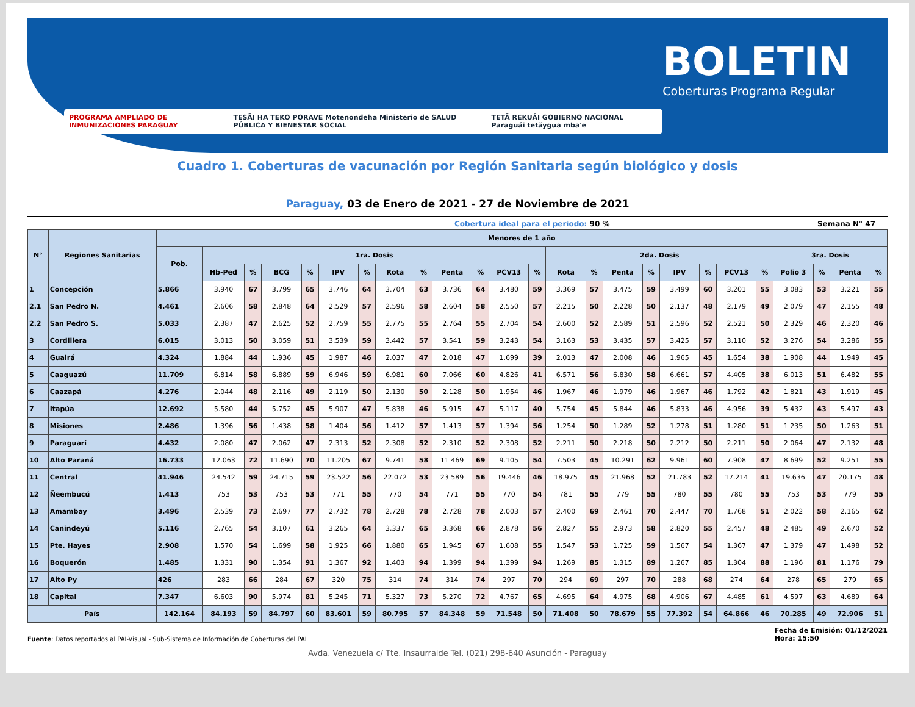PROGRAMA AMPLIADO DE INMUNIZACIONES PARAGUAY
TESÃI HA TEKO PORAVE Motenondeha Ministerio de SALUD PÚBLICA Y BIENESTAR SOCIAL TETÃ REKUÁI GOBIERNO NACIONAL Paraguái tetãygua mba'e
BOLETIN
Coberturas Programa Regular
Cuadro 1. Coberturas de vacunación por Región Sanitaria según biológico y dosis
Paraguay, 03 de Enero de 2021 - 27 de Noviembre de 2021
Cobertura ideal para el periodo: 90 %
Semana N° 47
| N° | Regiones Sanitarias | Menores de 1 año | | | | | | | | | | | | | | | | | | | | | | | | |
| --- | --- | --- | --- | --- | --- | --- | --- | --- | --- | --- | --- | --- | --- | --- | --- | --- | --- | --- | --- | --- | --- | --- | --- | --- | --- | --- |
| | | Pob. | 1ra. Dosis | | | | | | | | | | | | 2da. Dosis | | | | | | | | 3ra. Dosis | | | |
| | | | Hb-Ped | % | BCG | % | IPV | % | Rota | % | Penta | % | PCV13 | % | Rota | % | Penta | % | IPV | % | PCV13 | % | Polio 3 | % | Penta | % |
| 1 | Concepción | 5.866 | 3.940 | 67 | 3.799 | 65 | 3.746 | 64 | 3.704 | 63 | 3.736 | 64 | 3.480 | 59 | 3.369 | 57 | 3.475 | 59 | 3.499 | 60 | 3.201 | 55 | 3.083 | 53 | 3.221 | 55 |
| 2.1 | San Pedro N. | 4.461 | 2.606 | 58 | 2.848 | 64 | 2.529 | 57 | 2.596 | 58 | 2.604 | 58 | 2.550 | 57 | 2.215 | 50 | 2.228 | 50 | 2.137 | 48 | 2.179 | 49 | 2.079 | 47 | 2.155 | 48 |
| 2.2 | San Pedro S. | 5.033 | 2.387 | 47 | 2.625 | 52 | 2.759 | 55 | 2.775 | 55 | 2.764 | 55 | 2.704 | 54 | 2.600 | 52 | 2.589 | 51 | 2.596 | 52 | 2.521 | 50 | 2.329 | 46 | 2.320 | 46 |
| 3 | Cordillera | 6.015 | 3.013 | 50 | 3.059 | 51 | 3.539 | 59 | 3.442 | 57 | 3.541 | 59 | 3.243 | 54 | 3.163 | 53 | 3.435 | 57 | 3.425 | 57 | 3.110 | 52 | 3.276 | 54 | 3.286 | 55 |
| 4 | Guairá | 4.324 | 1.884 | 44 | 1.936 | 45 | 1.987 | 46 | 2.037 | 47 | 2.018 | 47 | 1.699 | 39 | 2.013 | 47 | 2.008 | 46 | 1.965 | 45 | 1.654 | 38 | 1.908 | 44 | 1.949 | 45 |
| 5 | Caaguazú | 11.709 | 6.814 | 58 | 6.889 | 59 | 6.946 | 59 | 6.981 | 60 | 7.066 | 60 | 4.826 | 41 | 6.571 | 56 | 6.830 | 58 | 6.661 | 57 | 4.405 | 38 | 6.013 | 51 | 6.482 | 55 |
| 6 | Caazapá | 4.276 | 2.044 | 48 | 2.116 | 49 | 2.119 | 50 | 2.130 | 50 | 2.128 | 50 | 1.954 | 46 | 1.967 | 46 | 1.979 | 46 | 1.967 | 46 | 1.792 | 42 | 1.821 | 43 | 1.919 | 45 |
| 7 | Itapúa | 12.692 | 5.580 | 44 | 5.752 | 45 | 5.907 | 47 | 5.838 | 46 | 5.915 | 47 | 5.117 | 40 | 5.754 | 45 | 5.844 | 46 | 5.833 | 46 | 4.956 | 39 | 5.432 | 43 | 5.497 | 43 |
| 8 | Misiones | 2.486 | 1.396 | 56 | 1.438 | 58 | 1.404 | 56 | 1.412 | 57 | 1.413 | 57 | 1.394 | 56 | 1.254 | 50 | 1.289 | 52 | 1.278 | 51 | 1.280 | 51 | 1.235 | 50 | 1.263 | 51 |
| 9 | Paraguarí | 4.432 | 2.080 | 47 | 2.062 | 47 | 2.313 | 52 | 2.308 | 52 | 2.310 | 52 | 2.308 | 52 | 2.211 | 50 | 2.218 | 50 | 2.212 | 50 | 2.211 | 50 | 2.064 | 47 | 2.132 | 48 |
| 10 | Alto Paraná | 16.733 | 12.063 | 72 | 11.690 | 70 | 11.205 | 67 | 9.741 | 58 | 11.469 | 69 | 9.105 | 54 | 7.503 | 45 | 10.291 | 62 | 9.961 | 60 | 7.908 | 47 | 8.699 | 52 | 9.251 | 55 |
| 11 | Central | 41.946 | 24.542 | 59 | 24.715 | 59 | 23.522 | 56 | 22.072 | 53 | 23.589 | 56 | 19.446 | 46 | 18.975 | 45 | 21.968 | 52 | 21.783 | 52 | 17.214 | 41 | 19.636 | 47 | 20.175 | 48 |
| 12 | Ñeembucú | 1.413 | 753 | 53 | 753 | 53 | 771 | 55 | 770 | 54 | 771 | 55 | 770 | 54 | 781 | 55 | 779 | 55 | 780 | 55 | 780 | 55 | 753 | 53 | 779 | 55 |
| 13 | Amambay | 3.496 | 2.539 | 73 | 2.697 | 77 | 2.732 | 78 | 2.728 | 78 | 2.728 | 78 | 2.003 | 57 | 2.400 | 69 | 2.461 | 70 | 2.447 | 70 | 1.768 | 51 | 2.022 | 58 | 2.165 | 62 |
| 14 | Canindeyú | 5.116 | 2.765 | 54 | 3.107 | 61 | 3.265 | 64 | 3.337 | 65 | 3.368 | 66 | 2.878 | 56 | 2.827 | 55 | 2.973 | 58 | 2.820 | 55 | 2.457 | 48 | 2.485 | 49 | 2.670 | 52 |
| 15 | Pte. Hayes | 2.908 | 1.570 | 54 | 1.699 | 58 | 1.925 | 66 | 1.880 | 65 | 1.945 | 67 | 1.608 | 55 | 1.547 | 53 | 1.725 | 59 | 1.567 | 54 | 1.367 | 47 | 1.379 | 47 | 1.498 | 52 |
| 16 | Boquerón | 1.485 | 1.331 | 90 | 1.354 | 91 | 1.367 | 92 | 1.403 | 94 | 1.399 | 94 | 1.399 | 94 | 1.269 | 85 | 1.315 | 89 | 1.267 | 85 | 1.304 | 88 | 1.196 | 81 | 1.176 | 79 |
| 17 | Alto Py | 426 | 283 | 66 | 284 | 67 | 320 | 75 | 314 | 74 | 314 | 74 | 297 | 70 | 294 | 69 | 297 | 70 | 288 | 68 | 274 | 64 | 278 | 65 | 279 | 65 |
| 18 | Capital | 7.347 | 6.603 | 90 | 5.974 | 81 | 5.245 | 71 | 5.327 | 73 | 5.270 | 72 | 4.767 | 65 | 4.695 | 64 | 4.975 | 68 | 4.906 | 67 | 4.485 | 61 | 4.597 | 63 | 4.689 | 64 |
| País | | 142.164 | 84.193 | 59 | 84.797 | 60 | 83.601 | 59 | 80.795 | 57 | 84.348 | 59 | 71.548 | 50 | 71.408 | 50 | 78.679 | 55 | 77.392 | 54 | 64.866 | 46 | 70.285 | 49 | 72.906 | 51 |
Fuente: Datos reportados al PAI-Visual - Sub-Sistema de Información de Coberturas del PAI
Fecha de Emisión: 01/12/2021
Hora: 15:50
Avda. Venezuela c/ Tte. Insaurralde Tel. (021) 298-640 Asunción - Paraguay